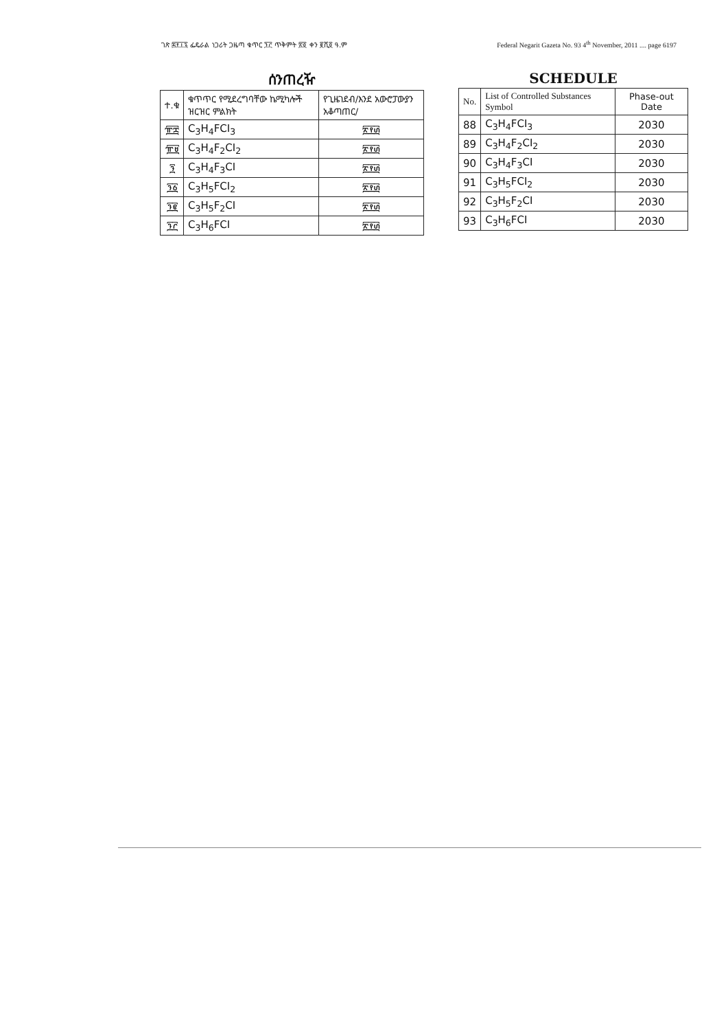ገጽ ፷፻፲፯ ፌዴራል ነጋሪት ጋዜጣ ቁጥር ፺፫ ጥቅምት ፳፬ ቀን ፪ሺ፬ ዓ.ም Federal Negarit Gazeta No. 93 4<sup>th</sup> November, 2011 .... page 6197
ሰንጠረዥ
| ተ.ቁ | ቁጥጥር የሚደረግባቸው ኬሚካሎች ዝርዝር ምልክት | የጊዜገደብ/እንደ አውሮፓውያን አቆጣጠር/ |
| --- | --- | --- |
| ፹፰ | C<sub>3</sub>H<sub>4</sub>FCI<sub>3</sub> | ፳፻፴ |
| ፹፱ | C<sub>3</sub>H<sub>4</sub>F<sub>2</sub>CI<sub>2</sub> | ፳፻፴ |
| ፺ | C<sub>3</sub>H<sub>4</sub>F<sub>3</sub>CI | ፳፻፴ |
| ፺፩ | C<sub>3</sub>H<sub>5</sub>FCI<sub>2</sub> | ፳፻፴ |
| ፺፪ | C<sub>3</sub>H<sub>5</sub>F<sub>2</sub>CI | ፳፻፴ |
| ፺፫ | C<sub>3</sub>H<sub>6</sub>FCI | ፳፻፴ |
SCHEDULE
| No. | List of Controlled Substances Symbol | Phase-out Date |
| --- | --- | --- |
| 88 | C<sub>3</sub>H<sub>4</sub>FCI<sub>3</sub> | 2030 |
| 89 | C<sub>3</sub>H<sub>4</sub>F<sub>2</sub>CI<sub>2</sub> | 2030 |
| 90 | C<sub>3</sub>H<sub>4</sub>F<sub>3</sub>CI | 2030 |
| 91 | C<sub>3</sub>H<sub>5</sub>FCI<sub>2</sub> | 2030 |
| 92 | C<sub>3</sub>H<sub>5</sub>F<sub>2</sub>CI | 2030 |
| 93 | C<sub>3</sub>H<sub>6</sub>FCI | 2030 |